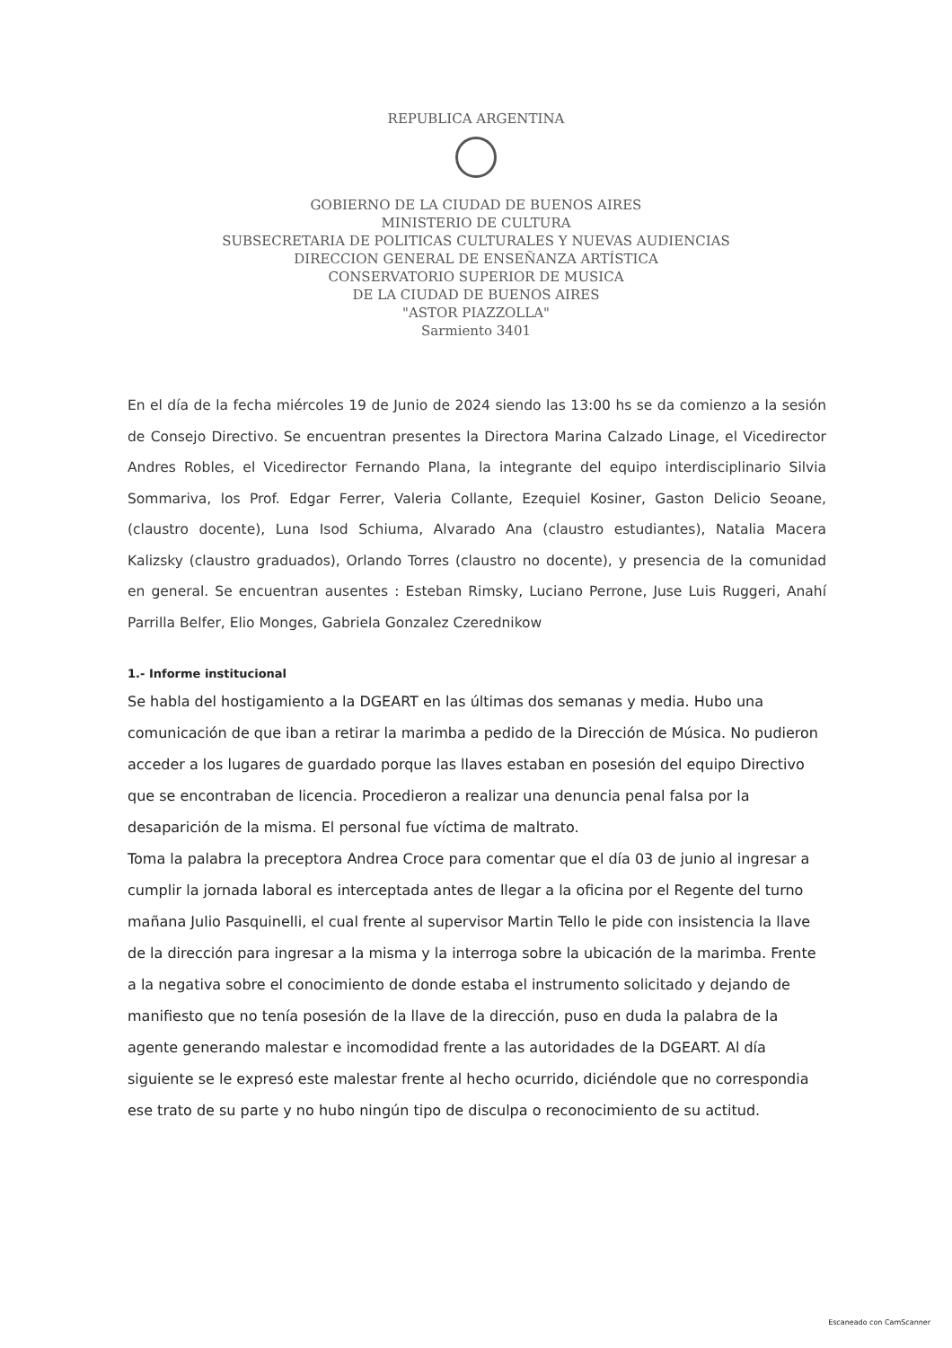REPUBLICA ARGENTINA
GOBIERNO DE LA CIUDAD DE BUENOS AIRES
MINISTERIO DE CULTURA
SUBSECRETARIA DE POLITICAS CULTURALES Y NUEVAS AUDIENCIAS
DIRECCION GENERAL DE ENSEÑANZA ARTÍSTICA
CONSERVATORIO SUPERIOR DE MUSICA
DE LA CIUDAD DE BUENOS AIRES
"ASTOR PIAZZOLLA"
Sarmiento 3401
En el día de la fecha miércoles 19 de Junio de 2024 siendo las 13:00 hs se da comienzo a la sesión de Consejo Directivo. Se encuentran presentes la Directora Marina Calzado Linage, el Vicedirector Andres Robles, el Vicedirector Fernando Plana, la integrante del equipo interdisciplinario Silvia Sommariva, los Prof. Edgar Ferrer, Valeria Collante, Ezequiel Kosiner, Gaston Delicio Seoane, (claustro docente), Luna Isod Schiuma, Alvarado Ana (claustro estudiantes), Natalia Macera Kalizsky (claustro graduados), Orlando Torres (claustro no docente), y presencia de la comunidad en general. Se encuentran ausentes : Esteban Rimsky, Luciano Perrone, Juse Luis Ruggeri, Anahí Parrilla Belfer, Elio Monges, Gabriela Gonzalez Czerednikow
1.- Informe institucional
Se habla del hostigamiento a la DGEART en las últimas dos semanas y media. Hubo una comunicación de que iban a retirar la marimba a pedido de la Dirección de Música. No pudieron acceder a los lugares de guardado porque las llaves estaban en posesión del equipo Directivo que se encontraban de licencia. Procedieron a realizar una denuncia penal falsa por la desaparición de la misma. El personal fue víctima de maltrato.
Toma la palabra la preceptora Andrea Croce para comentar que el día 03 de junio al ingresar a cumplir la jornada laboral es interceptada antes de llegar a la oficina por el Regente del turno mañana Julio Pasquinelli, el cual frente al supervisor Martin Tello le pide con insistencia la llave de la dirección para ingresar a la misma y la interroga sobre la ubicación de la marimba. Frente a la negativa sobre el conocimiento de donde estaba el instrumento solicitado y dejando de manifiesto que no tenía posesión de la llave de la dirección, puso en duda la palabra de la agente generando malestar e incomodidad frente a las autoridades de la DGEART. Al día siguiente se le expresó este malestar frente al hecho ocurrido, diciéndole que no correspondia ese trato de su parte y no hubo ningún tipo de disculpa o reconocimiento de su actitud.
Escaneado con CamScanner